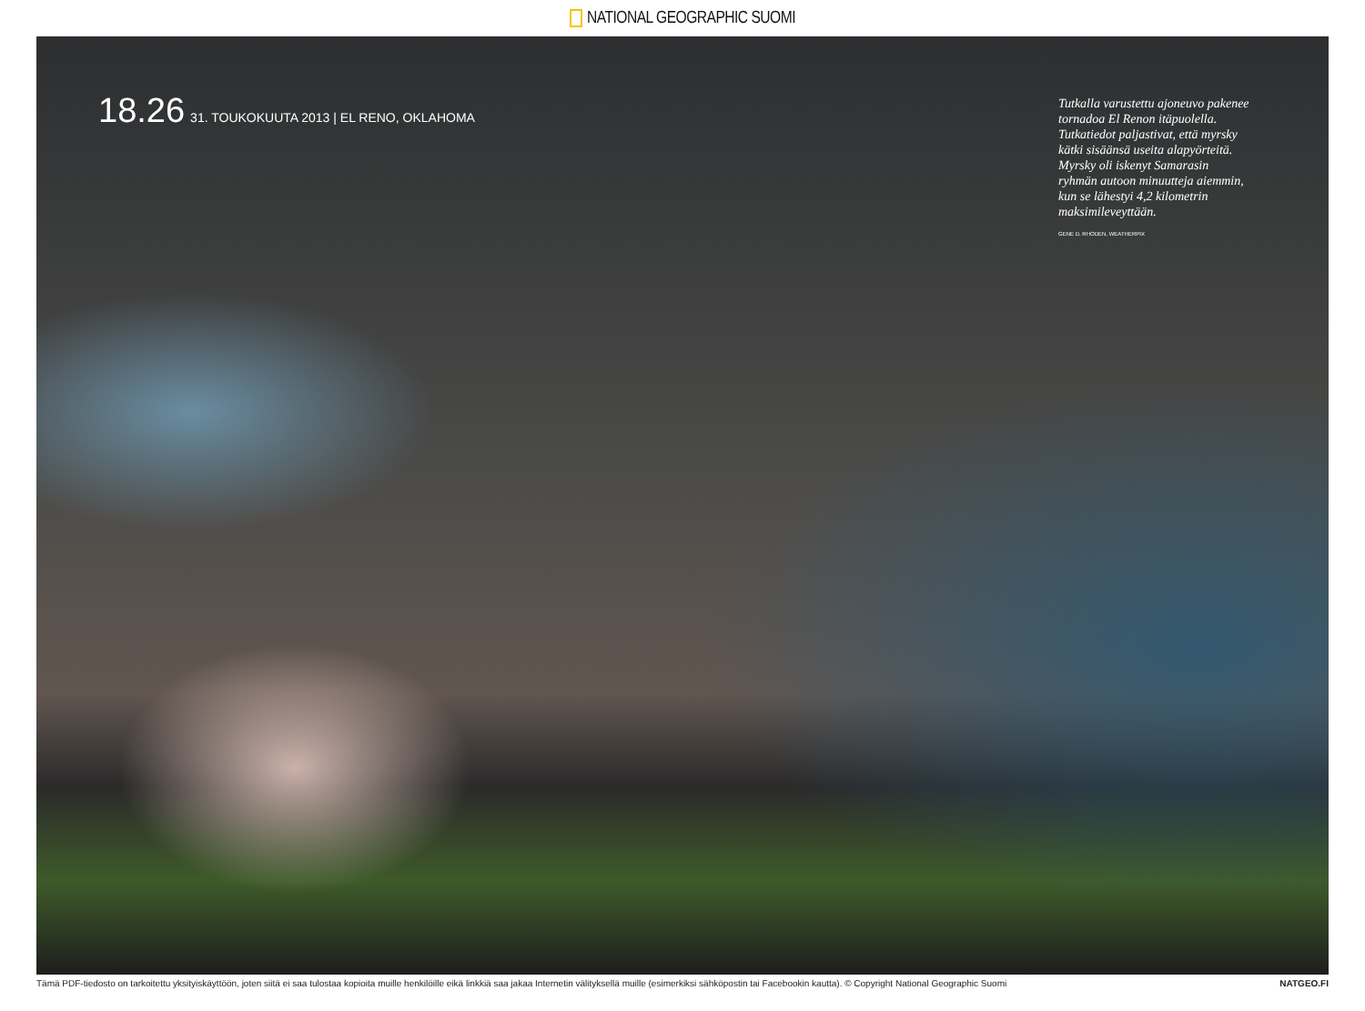NATIONAL GEOGRAPHIC SUOMI
18.26 31. TOUKOKUUTA 2013 | EL RENO, OKLAHOMA
Tutkalla varustettu ajoneuvo pakenee tornadoa El Renon itäpuolella. Tutka­tiedot paljastivat, että myrsky kätki si­säänsä useita alapyörteitä. Myrsky oli iskenyt Samarasin ryhmän autoon minuutteja aiemmin, kun se lähestyi 4,2 kilometrin maksimileveyttään.
GENE D. RHODEN, WEATHERPIX
Tämä PDF-tiedosto on tarkoitettu yksityiskäyttöön, joten siitä ei saa tulostaa kopioita muille henkilöille eikä linkkiä saa jakaa Internetin välityksellä muille (esimerkiksi sähköpostin tai Facebookin kautta). © Copyright National Geographic Suomi NATGEO.FI